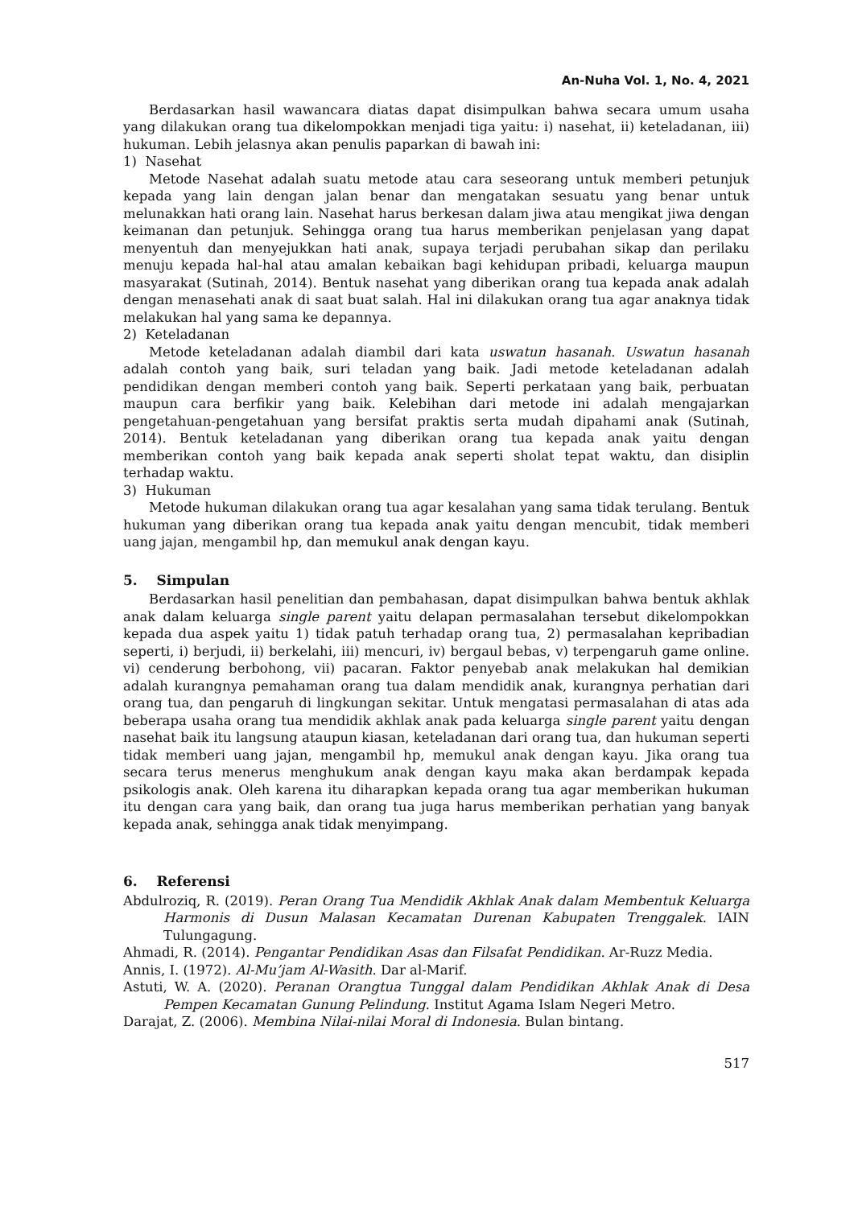An-Nuha Vol. 1, No. 4, 2021
Berdasarkan hasil wawancara diatas dapat disimpulkan bahwa secara umum usaha yang dilakukan orang tua dikelompokkan menjadi tiga yaitu: i) nasehat, ii) keteladanan, iii) hukuman. Lebih jelasnya akan penulis paparkan di bawah ini:
1) Nasehat
Metode Nasehat adalah suatu metode atau cara seseorang untuk memberi petunjuk kepada yang lain dengan jalan benar dan mengatakan sesuatu yang benar untuk melunakkan hati orang lain. Nasehat harus berkesan dalam jiwa atau mengikat jiwa dengan keimanan dan petunjuk. Sehingga orang tua harus memberikan penjelasan yang dapat menyentuh dan menyejukkan hati anak, supaya terjadi perubahan sikap dan perilaku menuju kepada hal-hal atau amalan kebaikan bagi kehidupan pribadi, keluarga maupun masyarakat (Sutinah, 2014). Bentuk nasehat yang diberikan orang tua kepada anak adalah dengan menasehati anak di saat buat salah. Hal ini dilakukan orang tua agar anaknya tidak melakukan hal yang sama ke depannya.
2) Keteladanan
Metode keteladanan adalah diambil dari kata uswatun hasanah. Uswatun hasanah adalah contoh yang baik, suri teladan yang baik. Jadi metode keteladanan adalah pendidikan dengan memberi contoh yang baik. Seperti perkataan yang baik, perbuatan maupun cara berfikir yang baik. Kelebihan dari metode ini adalah mengajarkan pengetahuan-pengetahuan yang bersifat praktis serta mudah dipahami anak (Sutinah, 2014). Bentuk keteladanan yang diberikan orang tua kepada anak yaitu dengan memberikan contoh yang baik kepada anak seperti sholat tepat waktu, dan disiplin terhadap waktu.
3) Hukuman
Metode hukuman dilakukan orang tua agar kesalahan yang sama tidak terulang. Bentuk hukuman yang diberikan orang tua kepada anak yaitu dengan mencubit, tidak memberi uang jajan, mengambil hp, dan memukul anak dengan kayu.
5. Simpulan
Berdasarkan hasil penelitian dan pembahasan, dapat disimpulkan bahwa bentuk akhlak anak dalam keluarga single parent yaitu delapan permasalahan tersebut dikelompokkan kepada dua aspek yaitu 1) tidak patuh terhadap orang tua, 2) permasalahan kepribadian seperti, i) berjudi, ii) berkelahi, iii) mencuri, iv) bergaul bebas, v) terpengaruh game online. vi) cenderung berbohong, vii) pacaran. Faktor penyebab anak melakukan hal demikian adalah kurangnya pemahaman orang tua dalam mendidik anak, kurangnya perhatian dari orang tua, dan pengaruh di lingkungan sekitar. Untuk mengatasi permasalahan di atas ada beberapa usaha orang tua mendidik akhlak anak pada keluarga single parent yaitu dengan nasehat baik itu langsung ataupun kiasan, keteladanan dari orang tua, dan hukuman seperti tidak memberi uang jajan, mengambil hp, memukul anak dengan kayu. Jika orang tua secara terus menerus menghukum anak dengan kayu maka akan berdampak kepada psikologis anak. Oleh karena itu diharapkan kepada orang tua agar memberikan hukuman itu dengan cara yang baik, dan orang tua juga harus memberikan perhatian yang banyak kepada anak, sehingga anak tidak menyimpang.
6. Referensi
Abdulroziq, R. (2019). Peran Orang Tua Mendidik Akhlak Anak dalam Membentuk Keluarga Harmonis di Dusun Malasan Kecamatan Durenan Kabupaten Trenggalek. IAIN Tulungagung.
Ahmadi, R. (2014). Pengantar Pendidikan Asas dan Filsafat Pendidikan. Ar-Ruzz Media.
Annis, I. (1972). Al-Mu’jam Al-Wasith. Dar al-Marif.
Astuti, W. A. (2020). Peranan Orangtua Tunggal dalam Pendidikan Akhlak Anak di Desa Pempen Kecamatan Gunung Pelindung. Institut Agama Islam Negeri Metro.
Darajat, Z. (2006). Membina Nilai-nilai Moral di Indonesia. Bulan bintang.
517